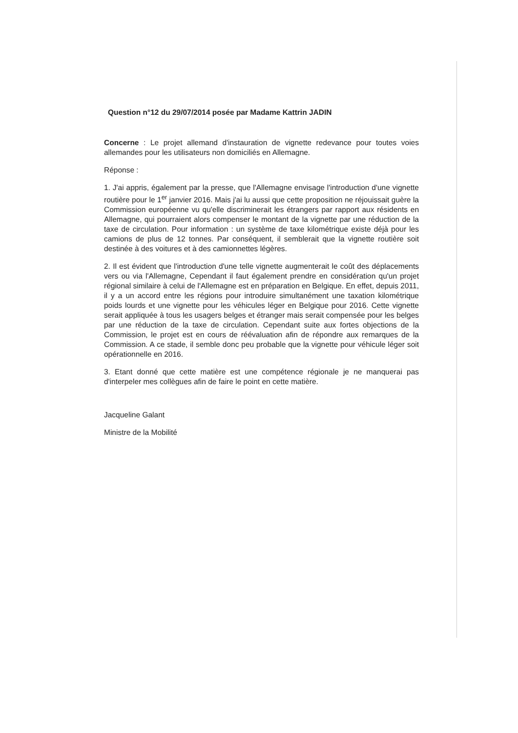Question n°12 du 29/07/2014 posée par Madame Kattrin JADIN
Concerne : Le projet allemand d'instauration de vignette redevance pour toutes voies allemandes pour les utilisateurs non domiciliés en Allemagne.
Réponse :
1. J'ai appris, également par la presse, que l'Allemagne envisage l'introduction d'une vignette routière pour le 1<sup>er</sup> janvier 2016. Mais j'ai lu aussi que cette proposition ne réjouissait guère la Commission européenne vu qu'elle discriminerait les étrangers par rapport aux résidents en Allemagne, qui pourraient alors compenser le montant de la vignette par une réduction de la taxe de circulation. Pour information : un système de taxe kilométrique existe déjà pour les camions de plus de 12 tonnes. Par conséquent, il semblerait que la vignette routière soit destinée à des voitures et à des camionnettes légères.
2. Il est évident que l'introduction d'une telle vignette augmenterait le coût des déplacements vers ou via l'Allemagne, Cependant il faut également prendre en considération qu'un projet régional similaire à celui de l'Allemagne est en préparation en Belgique. En effet, depuis 2011, il y a un accord entre les régions pour introduire simultanément une taxation kilométrique poids lourds et une vignette pour les véhicules léger en Belgique pour 2016. Cette vignette serait appliquée à tous les usagers belges et étranger mais serait compensée pour les belges par une réduction de la taxe de circulation. Cependant suite aux fortes objections de la Commission, le projet est en cours de réévaluation afin de répondre aux remarques de la Commission. A ce stade, il semble donc peu probable que la vignette pour véhicule léger soit opérationnelle en 2016.
3. Etant donné que cette matière est une compétence régionale je ne manquerai pas d'interpeler mes collègues afin de faire le point en cette matière.
Jacqueline Galant
Ministre de la Mobilité